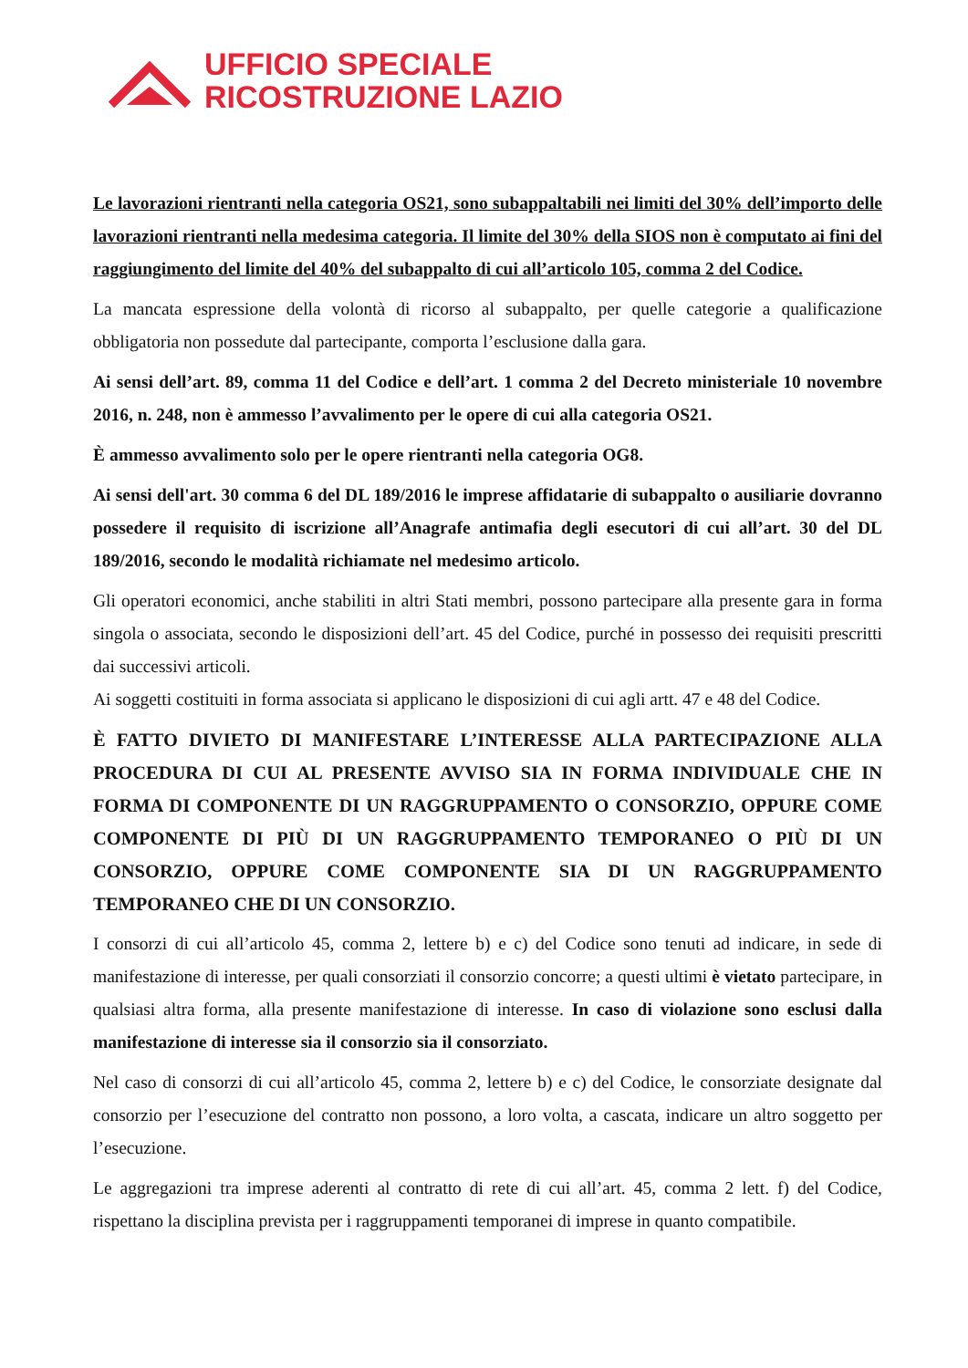UFFICIO SPECIALE
RICOSTRUZIONE LAZIO
Le lavorazioni rientranti nella categoria OS21, sono subappaltabili nei limiti del 30% dell’importo delle lavorazioni rientranti nella medesima categoria. Il limite del 30% della SIOS non è computato ai fini del raggiungimento del limite del 40% del subappalto di cui all’articolo 105, comma 2 del Codice.
La mancata espressione della volontà di ricorso al subappalto, per quelle categorie a qualificazione obbligatoria non possedute dal partecipante, comporta l’esclusione dalla gara.
Ai sensi dell’art. 89, comma 11 del Codice e dell’art. 1 comma 2 del Decreto ministeriale 10 novembre 2016, n. 248, non è ammesso l’avvalimento per le opere di cui alla categoria OS21.
È ammesso avvalimento solo per le opere rientranti nella categoria OG8.
Ai sensi dell'art. 30 comma 6 del DL 189/2016 le imprese affidatarie di subappalto o ausiliarie dovranno possedere il requisito di iscrizione all’Anagrafe antimafia degli esecutori di cui all’art. 30 del DL 189/2016, secondo le modalità richiamate nel medesimo articolo.
Gli operatori economici, anche stabiliti in altri Stati membri, possono partecipare alla presente gara in forma singola o associata, secondo le disposizioni dell’art. 45 del Codice, purché in possesso dei requisiti prescritti dai successivi articoli.
Ai soggetti costituiti in forma associata si applicano le disposizioni di cui agli artt. 47 e 48 del Codice.
È FATTO DIVIETO DI MANIFESTARE L’INTERESSE ALLA PARTECIPAZIONE ALLA PROCEDURA DI CUI AL PRESENTE AVVISO SIA IN FORMA INDIVIDUALE CHE IN FORMA DI COMPONENTE DI UN RAGGRUPPAMENTO O CONSORZIO, OPPURE COME COMPONENTE DI PIÙ DI UN RAGGRUPPAMENTO TEMPORANEO O PIÙ DI UN CONSORZIO, OPPURE COME COMPONENTE SIA DI UN RAGGRUPPAMENTO TEMPORANEO CHE DI UN CONSORZIO.
I consorzi di cui all’articolo 45, comma 2, lettere b) e c) del Codice sono tenuti ad indicare, in sede di manifestazione di interesse, per quali consorziati il consorzio concorre; a questi ultimi è vietato partecipare, in qualsiasi altra forma, alla presente manifestazione di interesse. In caso di violazione sono esclusi dalla manifestazione di interesse sia il consorzio sia il consorziato.
Nel caso di consorzi di cui all’articolo 45, comma 2, lettere b) e c) del Codice, le consorziate designate dal consorzio per l’esecuzione del contratto non possono, a loro volta, a cascata, indicare un altro soggetto per l’esecuzione.
Le aggregazioni tra imprese aderenti al contratto di rete di cui all’art. 45, comma 2 lett. f) del Codice, rispettano la disciplina prevista per i raggruppamenti temporanei di imprese in quanto compatibile.